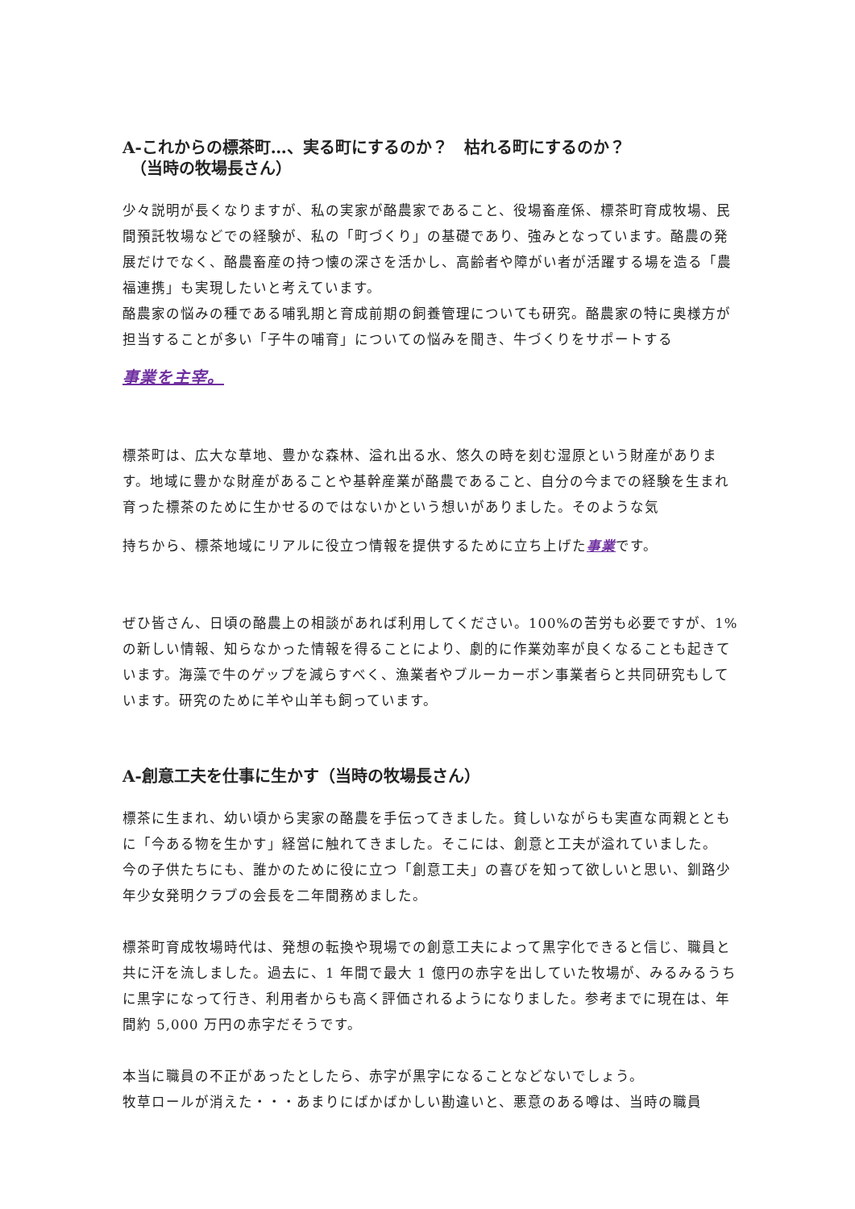A-これからの標茶町…、実る町にするのか？　枯れる町にするのか？
　（当時の牧場長さん）
少々説明が長くなりますが、私の実家が酪農家であること、役場畜産係、標茶町育成牧場、民間預託牧場などでの経験が、私の「町づくり」の基礎であり、強みとなっています。酪農の発展だけでなく、酪農畜産の持つ懐の深さを活かし、高齢者や障がい者が活躍する場を造る「農福連携」も実現したいと考えています。
酪農家の悩みの種である哺乳期と育成前期の飼養管理についても研究。酪農家の特に奥様方が担当することが多い「子牛の哺育」についての悩みを聞き、牛づくりをサポートする
事業を主宰。
標茶町は、広大な草地、豊かな森林、溢れ出る水、悠久の時を刻む湿原という財産があります。地域に豊かな財産があることや基幹産業が酪農であること、自分の今までの経験を生まれ育った標茶のために生かせるのではないかという想いがありました。そのような気
持ちから、標茶地域にリアルに役立つ情報を提供するために立ち上げた事業です。
ぜひ皆さん、日頃の酪農上の相談があれば利用してください。100%の苦労も必要ですが、1%の新しい情報、知らなかった情報を得ることにより、劇的に作業効率が良くなることも起きています。海藻で牛のゲップを減らすべく、漁業者やブルーカーボン事業者らと共同研究もしています。研究のために羊や山羊も飼っています。
A-創意工夫を仕事に生かす（当時の牧場長さん）
標茶に生まれ、幼い頃から実家の酪農を手伝ってきました。貧しいながらも実直な両親とともに「今ある物を生かす」経営に触れてきました。そこには、創意と工夫が溢れていました。
今の子供たちにも、誰かのために役に立つ「創意工夫」の喜びを知って欲しいと思い、釧路少年少女発明クラブの会長を二年間務めました。
標茶町育成牧場時代は、発想の転換や現場での創意工夫によって黒字化できると信じ、職員と共に汗を流しました。過去に、1 年間で最大 1 億円の赤字を出していた牧場が、みるみるうちに黒字になって行き、利用者からも高く評価されるようになりました。参考までに現在は、年間約 5,000 万円の赤字だそうです。
本当に職員の不正があったとしたら、赤字が黒字になることなどないでしょう。
牧草ロールが消えた・・・あまりにばかばかしい勘違いと、悪意のある噂は、当時の職員